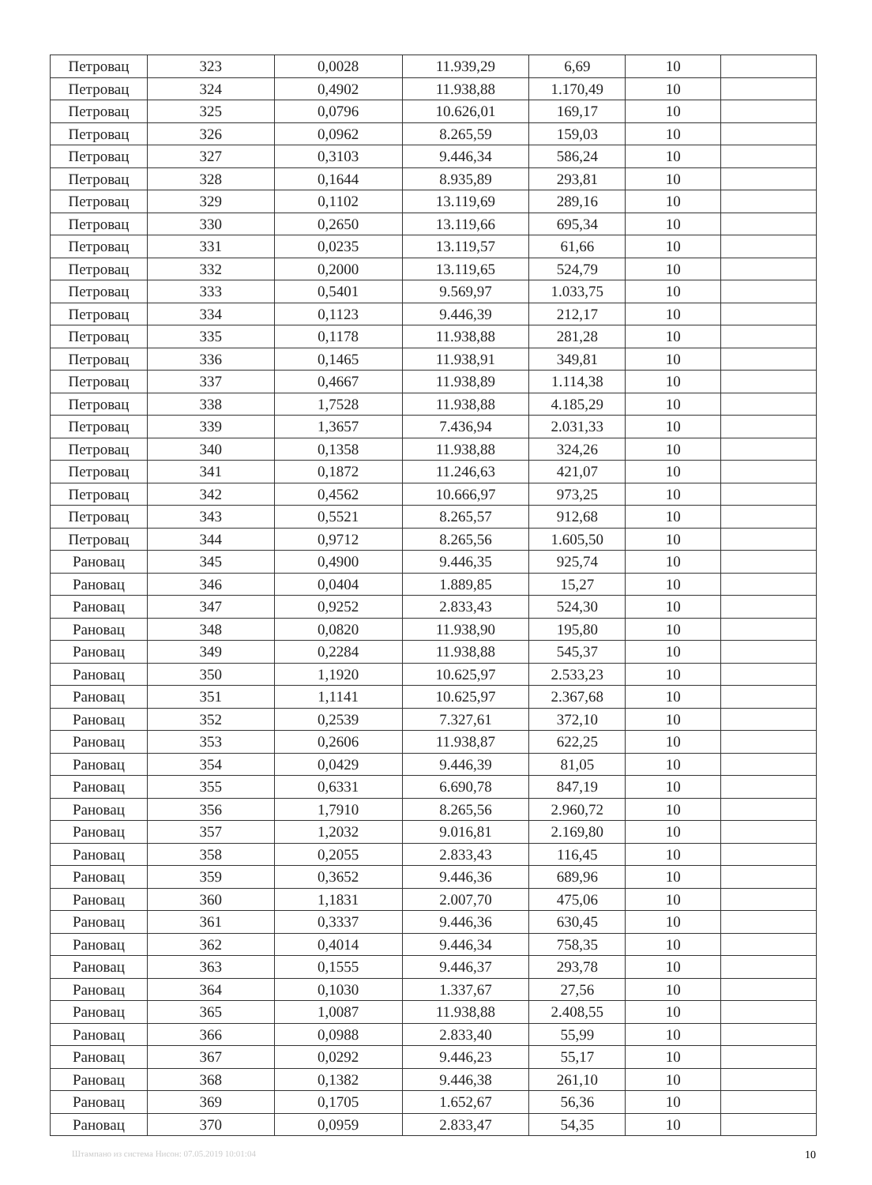| Петровац | 323 | 0,0028 | 11.939,29 | 6,69 | 10 | |
| Петровац | 324 | 0,4902 | 11.938,88 | 1.170,49 | 10 | |
| Петровац | 325 | 0,0796 | 10.626,01 | 169,17 | 10 | |
| Петровац | 326 | 0,0962 | 8.265,59 | 159,03 | 10 | |
| Петровац | 327 | 0,3103 | 9.446,34 | 586,24 | 10 | |
| Петровац | 328 | 0,1644 | 8.935,89 | 293,81 | 10 | |
| Петровац | 329 | 0,1102 | 13.119,69 | 289,16 | 10 | |
| Петровац | 330 | 0,2650 | 13.119,66 | 695,34 | 10 | |
| Петровац | 331 | 0,0235 | 13.119,57 | 61,66 | 10 | |
| Петровац | 332 | 0,2000 | 13.119,65 | 524,79 | 10 | |
| Петровац | 333 | 0,5401 | 9.569,97 | 1.033,75 | 10 | |
| Петровац | 334 | 0,1123 | 9.446,39 | 212,17 | 10 | |
| Петровац | 335 | 0,1178 | 11.938,88 | 281,28 | 10 | |
| Петровац | 336 | 0,1465 | 11.938,91 | 349,81 | 10 | |
| Петровац | 337 | 0,4667 | 11.938,89 | 1.114,38 | 10 | |
| Петровац | 338 | 1,7528 | 11.938,88 | 4.185,29 | 10 | |
| Петровац | 339 | 1,3657 | 7.436,94 | 2.031,33 | 10 | |
| Петровац | 340 | 0,1358 | 11.938,88 | 324,26 | 10 | |
| Петровац | 341 | 0,1872 | 11.246,63 | 421,07 | 10 | |
| Петровац | 342 | 0,4562 | 10.666,97 | 973,25 | 10 | |
| Петровац | 343 | 0,5521 | 8.265,57 | 912,68 | 10 | |
| Петровац | 344 | 0,9712 | 8.265,56 | 1.605,50 | 10 | |
| Рановац | 345 | 0,4900 | 9.446,35 | 925,74 | 10 | |
| Рановац | 346 | 0,0404 | 1.889,85 | 15,27 | 10 | |
| Рановац | 347 | 0,9252 | 2.833,43 | 524,30 | 10 | |
| Рановац | 348 | 0,0820 | 11.938,90 | 195,80 | 10 | |
| Рановац | 349 | 0,2284 | 11.938,88 | 545,37 | 10 | |
| Рановац | 350 | 1,1920 | 10.625,97 | 2.533,23 | 10 | |
| Рановац | 351 | 1,1141 | 10.625,97 | 2.367,68 | 10 | |
| Рановац | 352 | 0,2539 | 7.327,61 | 372,10 | 10 | |
| Рановац | 353 | 0,2606 | 11.938,87 | 622,25 | 10 | |
| Рановац | 354 | 0,0429 | 9.446,39 | 81,05 | 10 | |
| Рановац | 355 | 0,6331 | 6.690,78 | 847,19 | 10 | |
| Рановац | 356 | 1,7910 | 8.265,56 | 2.960,72 | 10 | |
| Рановац | 357 | 1,2032 | 9.016,81 | 2.169,80 | 10 | |
| Рановац | 358 | 0,2055 | 2.833,43 | 116,45 | 10 | |
| Рановац | 359 | 0,3652 | 9.446,36 | 689,96 | 10 | |
| Рановац | 360 | 1,1831 | 2.007,70 | 475,06 | 10 | |
| Рановац | 361 | 0,3337 | 9.446,36 | 630,45 | 10 | |
| Рановац | 362 | 0,4014 | 9.446,34 | 758,35 | 10 | |
| Рановац | 363 | 0,1555 | 9.446,37 | 293,78 | 10 | |
| Рановац | 364 | 0,1030 | 1.337,67 | 27,56 | 10 | |
| Рановац | 365 | 1,0087 | 11.938,88 | 2.408,55 | 10 | |
| Рановац | 366 | 0,0988 | 2.833,40 | 55,99 | 10 | |
| Рановац | 367 | 0,0292 | 9.446,23 | 55,17 | 10 | |
| Рановац | 368 | 0,1382 | 9.446,38 | 261,10 | 10 | |
| Рановац | 369 | 0,1705 | 1.652,67 | 56,36 | 10 | |
| Рановац | 370 | 0,0959 | 2.833,47 | 54,35 | 10 | |
Штампано из система Нисон: 07.05.2019 10:01:04 10